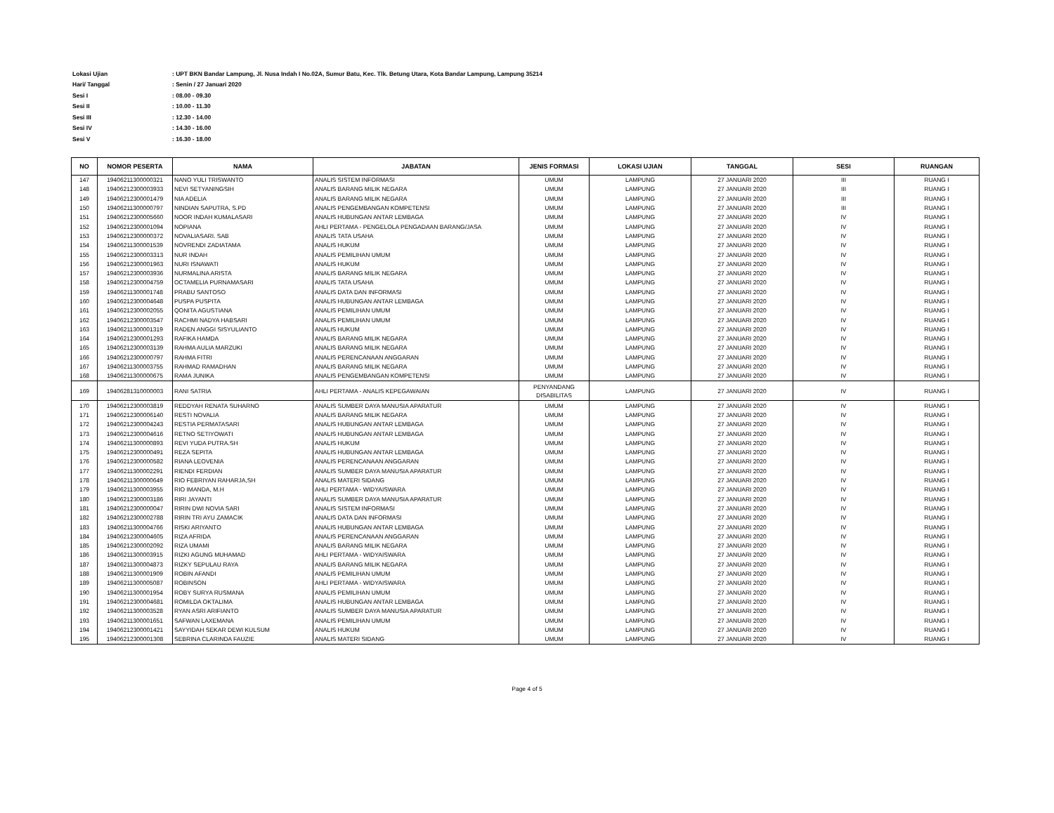Lokasi Ujian: UPT BKN Bandar Lampung, Jl. Nusa Indah I No.02A, Sumur Batu, Kec. Tlk. Betung Utara, Kota Bandar Lampung, Lampung 35214
Hari/ Tanggal: Senin / 27 Januari 2020
Sesi I: 08.00 - 09.30
Sesi II: 10.00 - 11.30
Sesi III: 12.30 - 14.00
Sesi IV: 14.30 - 16.00
Sesi V: 16.30 - 18.00
| NO | NOMOR PESERTA | NAMA | JABATAN | JENIS FORMASI | LOKASI UJIAN | TANGGAL | SESI | RUANGAN |
| --- | --- | --- | --- | --- | --- | --- | --- | --- |
| 147 | 19406211300000321 | NANO YULI TRISWANTO | ANALIS SISTEM INFORMASI | UMUM | LAMPUNG | 27 JANUARI 2020 | III | RUANG I |
| 148 | 19406212300003933 | NEVI SETYANINGSIH | ANALIS BARANG MILIK NEGARA | UMUM | LAMPUNG | 27 JANUARI 2020 | III | RUANG I |
| 149 | 19406212300001479 | NIA ADELIA | ANALIS BARANG MILIK NEGARA | UMUM | LAMPUNG | 27 JANUARI 2020 | III | RUANG I |
| 150 | 19406211300000797 | NINDIAN SAPUTRA, S.PD | ANALIS PENGEMBANGAN KOMPETENSI | UMUM | LAMPUNG | 27 JANUARI 2020 | III | RUANG I |
| 151 | 19406212300005660 | NOOR INDAH KUMALASARI | ANALIS HUBUNGAN ANTAR LEMBAGA | UMUM | LAMPUNG | 27 JANUARI 2020 | IV | RUANG I |
| 152 | 19406212300001094 | NOPIANA | AHLI PERTAMA - PENGELOLA PENGADAAN BARANG/JASA | UMUM | LAMPUNG | 27 JANUARI 2020 | IV | RUANG I |
| 153 | 19406212300000372 | NOVALIASARI. SAB | ANALIS TATA USAHA | UMUM | LAMPUNG | 27 JANUARI 2020 | IV | RUANG I |
| 154 | 19406211300001539 | NOVRENDI ZADIATAMA | ANALIS HUKUM | UMUM | LAMPUNG | 27 JANUARI 2020 | IV | RUANG I |
| 155 | 19406212300003313 | NUR INDAH | ANALIS PEMILIHAN UMUM | UMUM | LAMPUNG | 27 JANUARI 2020 | IV | RUANG I |
| 156 | 19406212300001963 | NURI ISNAWATI | ANALIS HUKUM | UMUM | LAMPUNG | 27 JANUARI 2020 | IV | RUANG I |
| 157 | 19406212300003936 | NURMALINA ARISTA | ANALIS BARANG MILIK NEGARA | UMUM | LAMPUNG | 27 JANUARI 2020 | IV | RUANG I |
| 158 | 19406212300004759 | OCTAMELIA PURNAMASARI | ANALIS TATA USAHA | UMUM | LAMPUNG | 27 JANUARI 2020 | IV | RUANG I |
| 159 | 19406211300001748 | PRABU SANTOSO | ANALIS DATA DAN INFORMASI | UMUM | LAMPUNG | 27 JANUARI 2020 | IV | RUANG I |
| 160 | 19406212300004648 | PUSPA PUSPITA | ANALIS HUBUNGAN ANTAR LEMBAGA | UMUM | LAMPUNG | 27 JANUARI 2020 | IV | RUANG I |
| 161 | 19406212300002055 | QONITA AGUSTIANA | ANALIS PEMILIHAN UMUM | UMUM | LAMPUNG | 27 JANUARI 2020 | IV | RUANG I |
| 162 | 19406212300003547 | RACHMI NADYA HABSARI | ANALIS PEMILIHAN UMUM | UMUM | LAMPUNG | 27 JANUARI 2020 | IV | RUANG I |
| 163 | 19406211300001319 | RADEN ANGGI SISYULIANTO | ANALIS HUKUM | UMUM | LAMPUNG | 27 JANUARI 2020 | IV | RUANG I |
| 164 | 19406212300001293 | RAFIKA HAMDA | ANALIS BARANG MILIK NEGARA | UMUM | LAMPUNG | 27 JANUARI 2020 | IV | RUANG I |
| 165 | 19406212300003139 | RAHMA AULIA MARZUKI | ANALIS BARANG MILIK NEGARA | UMUM | LAMPUNG | 27 JANUARI 2020 | IV | RUANG I |
| 166 | 19406212300000797 | RAHMA FITRI | ANALIS PERENCANAAN ANGGARAN | UMUM | LAMPUNG | 27 JANUARI 2020 | IV | RUANG I |
| 167 | 19406211300003755 | RAHMAD RAMADHAN | ANALIS BARANG MILIK NEGARA | UMUM | LAMPUNG | 27 JANUARI 2020 | IV | RUANG I |
| 168 | 19406211300000675 | RAMA JUNIKA | ANALIS PENGEMBANGAN KOMPETENSI | UMUM | LAMPUNG | 27 JANUARI 2020 | IV | RUANG I |
| 169 | 19406281310000003 | RANI SATRIA | AHLI PERTAMA - ANALIS KEPEGAWAIAN | PENYANDANG DISABILITAS | LAMPUNG | 27 JANUARI 2020 | IV | RUANG I |
| 170 | 19406212300003819 | REDDYAH RENATA SUHARNO | ANALIS SUMBER DAYA MANUSIA APARATUR | UMUM | LAMPUNG | 27 JANUARI 2020 | IV | RUANG I |
| 171 | 19406212300006140 | RESTI NOVALIA | ANALIS BARANG MILIK NEGARA | UMUM | LAMPUNG | 27 JANUARI 2020 | IV | RUANG I |
| 172 | 19406212300004243 | RESTIA PERMATASARI | ANALIS HUBUNGAN ANTAR LEMBAGA | UMUM | LAMPUNG | 27 JANUARI 2020 | IV | RUANG I |
| 173 | 19406212300004616 | RETNO SETIYOWATI | ANALIS HUBUNGAN ANTAR LEMBAGA | UMUM | LAMPUNG | 27 JANUARI 2020 | IV | RUANG I |
| 174 | 19406211300000893 | REVI YUDA PUTRA.SH | ANALIS HUKUM | UMUM | LAMPUNG | 27 JANUARI 2020 | IV | RUANG I |
| 175 | 19406212300000491 | REZA SEPITA | ANALIS HUBUNGAN ANTAR LEMBAGA | UMUM | LAMPUNG | 27 JANUARI 2020 | IV | RUANG I |
| 176 | 19406212300000582 | RIANA LEOVENIA | ANALIS PERENCANAAN ANGGARAN | UMUM | LAMPUNG | 27 JANUARI 2020 | IV | RUANG I |
| 177 | 19406211300002291 | RIENDI FERDIAN | ANALIS SUMBER DAYA MANUSIA APARATUR | UMUM | LAMPUNG | 27 JANUARI 2020 | IV | RUANG I |
| 178 | 19406211300000649 | RIO FEBRIYAN RAHARJA,SH | ANALIS MATERI SIDANG | UMUM | LAMPUNG | 27 JANUARI 2020 | IV | RUANG I |
| 179 | 19406211300003955 | RIO IMANDA, M.H | AHLI PERTAMA - WIDYAISWARA | UMUM | LAMPUNG | 27 JANUARI 2020 | IV | RUANG I |
| 180 | 19406212300003186 | RIRI JAYANTI | ANALIS SUMBER DAYA MANUSIA APARATUR | UMUM | LAMPUNG | 27 JANUARI 2020 | IV | RUANG I |
| 181 | 19406212300000047 | RIRIN DWI NOVIA SARI | ANALIS SISTEM INFORMASI | UMUM | LAMPUNG | 27 JANUARI 2020 | IV | RUANG I |
| 182 | 19406212300002788 | RIRIN TRI AYU ZAMACIK | ANALIS DATA DAN INFORMASI | UMUM | LAMPUNG | 27 JANUARI 2020 | IV | RUANG I |
| 183 | 19406211300004766 | RISKI ARIYANTO | ANALIS HUBUNGAN ANTAR LEMBAGA | UMUM | LAMPUNG | 27 JANUARI 2020 | IV | RUANG I |
| 184 | 19406212300004605 | RIZA AFRIDA | ANALIS PERENCANAAN ANGGARAN | UMUM | LAMPUNG | 27 JANUARI 2020 | IV | RUANG I |
| 185 | 19406212300002092 | RIZA UMAMI | ANALIS BARANG MILIK NEGARA | UMUM | LAMPUNG | 27 JANUARI 2020 | IV | RUANG I |
| 186 | 19406211300003915 | RIZKI AGUNG MUHAMAD | AHLI PERTAMA - WIDYAISWARA | UMUM | LAMPUNG | 27 JANUARI 2020 | IV | RUANG I |
| 187 | 19406211300004873 | RIZKY SEPULAU RAYA | ANALIS BARANG MILIK NEGARA | UMUM | LAMPUNG | 27 JANUARI 2020 | IV | RUANG I |
| 188 | 19406211300001909 | ROBIN AFANDI | ANALIS PEMILIHAN UMUM | UMUM | LAMPUNG | 27 JANUARI 2020 | IV | RUANG I |
| 189 | 19406211300005087 | ROBINSON | AHLI PERTAMA - WIDYAISWARA | UMUM | LAMPUNG | 27 JANUARI 2020 | IV | RUANG I |
| 190 | 19406211300001954 | ROBY SURYA RUSMANA | ANALIS PEMILIHAN UMUM | UMUM | LAMPUNG | 27 JANUARI 2020 | IV | RUANG I |
| 191 | 19406212300004681 | ROMILDA OKTALIMA | ANALIS HUBUNGAN ANTAR LEMBAGA | UMUM | LAMPUNG | 27 JANUARI 2020 | IV | RUANG I |
| 192 | 19406211300003528 | RYAN ASRI ARIFIANTO | ANALIS SUMBER DAYA MANUSIA APARATUR | UMUM | LAMPUNG | 27 JANUARI 2020 | IV | RUANG I |
| 193 | 19406211300001651 | SAFWAN LAXEMANA | ANALIS PEMILIHAN UMUM | UMUM | LAMPUNG | 27 JANUARI 2020 | IV | RUANG I |
| 194 | 19406212300001421 | SAYYIDAH SEKAR DEWI KULSUM | ANALIS HUKUM | UMUM | LAMPUNG | 27 JANUARI 2020 | IV | RUANG I |
| 195 | 19406212300001308 | SEBRINA CLARINDA FAUZIE | ANALIS MATERI SIDANG | UMUM | LAMPUNG | 27 JANUARI 2020 | IV | RUANG I |
Page 4 of 5